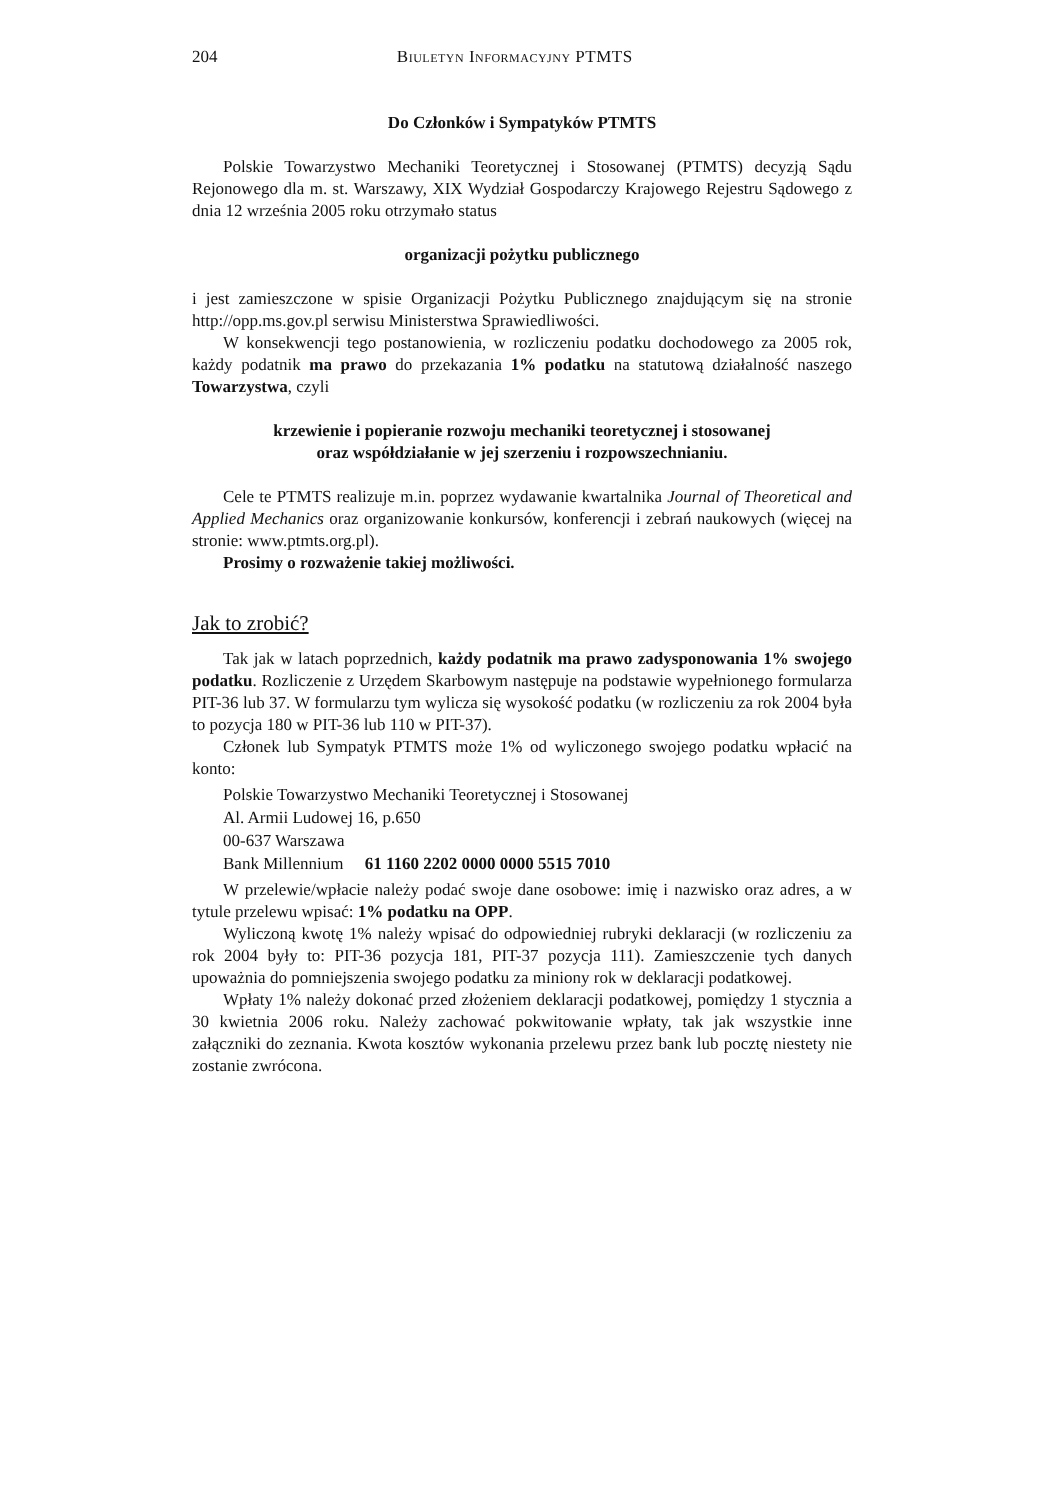204 Biuletyn Informacyjny PTMTS
Do Członków i Sympatyków PTMTS
Polskie Towarzystwo Mechaniki Teoretycznej i Stosowanej (PTMTS) decyzją Sądu Rejonowego dla m. st. Warszawy, XIX Wydział Gospodarczy Krajowego Rejestru Sądowego z dnia 12 września 2005 roku otrzymało status
organizacji pożytku publicznego
i jest zamieszczone w spisie Organizacji Pożytku Publicznego znajdującym się na stronie http://opp.ms.gov.pl serwisu Ministerstwa Sprawiedliwości.
W konsekwencji tego postanowienia, w rozliczeniu podatku dochodowego za 2005 rok, każdy podatnik ma prawo do przekazania 1% podatku na statutową działalność naszego Towarzystwa, czyli
krzewienie i popieranie rozwoju mechaniki teoretycznej i stosowanej
oraz współdziałanie w jej szerzeniu i rozpowszechnianiu.
Cele te PTMTS realizuje m.in. poprzez wydawanie kwartalnika Journal of Theoretical and Applied Mechanics oraz organizowanie konkursów, konferencji i zebrań naukowych (więcej na stronie: www.ptmts.org.pl).
Prosimy o rozważenie takiej możliwości.
Jak to zrobić?
Tak jak w latach poprzednich, każdy podatnik ma prawo zadysponowania 1% swojego podatku. Rozliczenie z Urzędem Skarbowym następuje na podstawie wypełnionego formularza PIT-36 lub 37. W formularzu tym wylicza się wysokość podatku (w rozliczeniu za rok 2004 była to pozycja 180 w PIT-36 lub 110 w PIT-37).
Członek lub Sympatyk PTMTS może 1% od wyliczonego swojego podatku wpłacić na konto:
Polskie Towarzystwo Mechaniki Teoretycznej i Stosowanej
Al. Armii Ludowej 16, p.650
00-637 Warszawa
Bank Millennium 61 1160 2202 0000 0000 5515 7010
W przelewie/wpłacie należy podać swoje dane osobowe: imię i nazwisko oraz adres, a w tytule przelewu wpisać: 1% podatku na OPP.
Wyliczoną kwotę 1% należy wpisać do odpowiedniej rubryki deklaracji (w rozliczeniu za rok 2004 były to: PIT-36 pozycja 181, PIT-37 pozycja 111). Zamieszczenie tych danych upoważnia do pomniejszenia swojego podatku za miniony rok w deklaracji podatkowej.
Wpłaty 1% należy dokonać przed złożeniem deklaracji podatkowej, pomiędzy 1 stycznia a 30 kwietnia 2006 roku. Należy zachować pokwitowanie wpłaty, tak jak wszystkie inne załączniki do zeznania. Kwota kosztów wykonania przelewu przez bank lub pocztę niestety nie zostanie zwrócona.